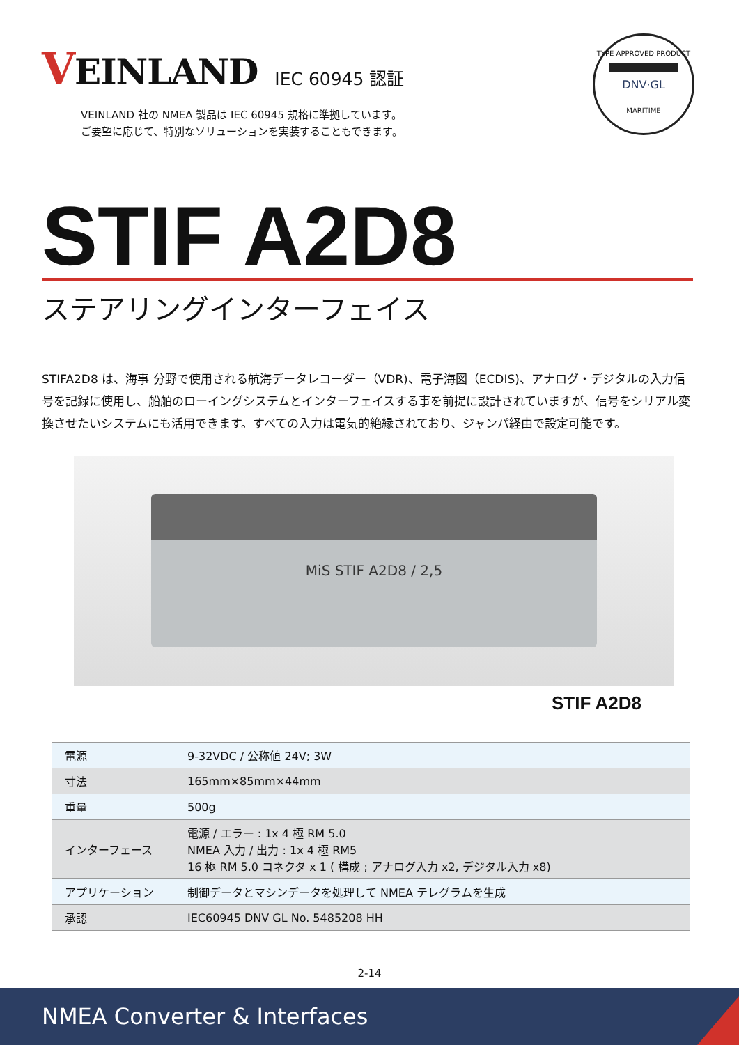VEINLAND
IEC 60945 認証
VEINLAND 社の NMEA 製品は IEC 60945 規格に準拠しています。
ご要望に応じて、特別なソリューションを実装することもできます。
TYPE APPROVED PRODUCT
DNV·GL
MARITIME
STIF A2D8
ステアリングインターフェイス
STIFA2D8 は、海事 分野で使用される航海データレコーダー（VDR)、電子海図（ECDIS)、アナログ・デジタルの入力信号を記録に使用し、船舶のローイングシステムとインターフェイスする事を前提に設計されていますが、信号をシリアル変換させたいシステムにも活用できます。すべての入力は電気的絶縁されており、ジャンパ経由で設定可能です。
MiS STIF A2D8 / 2,5
STIF A2D8
| 電源 | 9-32VDC / 公称値 24V; 3W |
| 寸法 | 165mm×85mm×44mm |
| 重量 | 500g |
| インターフェース | 電源 / エラー : 1x 4 極 RM 5.0 NMEA 入力 / 出力 : 1x 4 極 RM5 16 極 RM 5.0 コネクタ x 1 ( 構成 ; アナログ入力 x2, デジタル入力 x8) |
| アプリケーション | 制御データとマシンデータを処理して NMEA テレグラムを生成 |
| 承認 | IEC60945 DNV GL No. 5485208 HH |
2-14
NMEA Converter & Interfaces